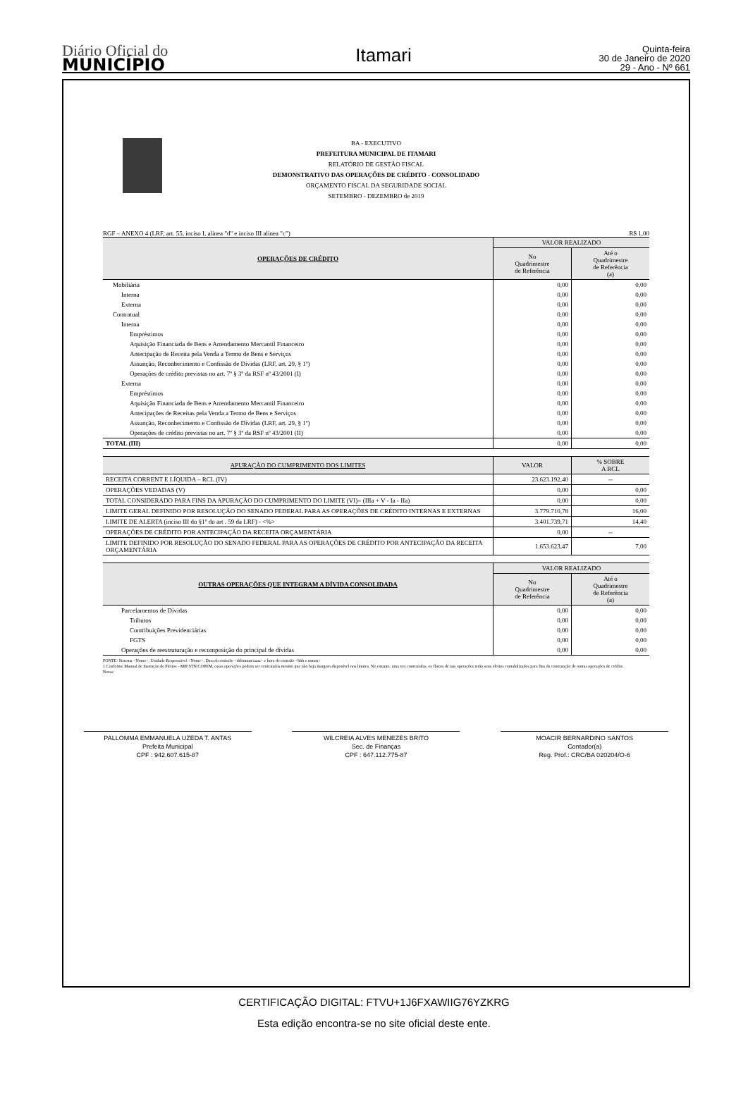Diário Oficial do
MUNICÍPIO
Itamari
Quinta-feira
30 de Janeiro de 2020
29 - Ano - Nº 661
BA - EXECUTIVO
PREFEITURA MUNICIPAL DE ITAMARI
RELATÓRIO DE GESTÃO FISCAL
DEMONSTRATIVO DAS OPERAÇÕES DE CRÉDITO - CONSOLIDADO
ORÇAMENTO FISCAL DA SEGURIDADE SOCIAL
SETEMBRO - DEZEMBRO de 2019
RGF – ANEXO 4 (LRF, art. 55, inciso I, alínea "d" e inciso III alínea "c") R$ 1,00
| OPERAÇÕES DE CRÉDITO | VALOR REALIZADO | |
| --- | --- | --- |
| | No Quadrimestre de Referência | Até o Quadrimestre de Referência (a) |
| Mobiliária | 0,00 | 0,00 |
| Interna | 0,00 | 0,00 |
| Externa | 0,00 | 0,00 |
| Contratual | 0,00 | 0,00 |
| Interna | 0,00 | 0,00 |
| Empréstimos | 0,00 | 0,00 |
| Aquisição Financiada de Bens e Arrendamento Mercantil Financeiro | 0,00 | 0,00 |
| Antecipação de Receita pela Venda a Termo de Bens e Serviços | 0,00 | 0,00 |
| Assunção, Reconhecimento e Confissão de Dívidas (LRF, art. 29, § 1º) | 0,00 | 0,00 |
| Operações de crédito previstas no art. 7º § 3º da RSF nº 43/2001 (I) | 0,00 | 0,00 |
| Externa | 0,00 | 0,00 |
| Empréstimos | 0,00 | 0,00 |
| Aquisição Financiada de Bens e Arrendamento Mercantil Financeiro | 0,00 | 0,00 |
| Antecipações de Receitas pela Venda a Termo de Bens e Serviços | 0,00 | 0,00 |
| Assunção, Reconhecimento e Confissão de Dívidas (LRF, art. 29, § 1º) | 0,00 | 0,00 |
| Operações de crédito previstas no art. 7º § 3º da RSF nº 43/2001 (II) | 0,00 | 0,00 |
| TOTAL (III) | 0,00 | 0,00 |
| APURAÇÃO DO CUMPRIMENTO DOS LIMITES | VALOR | % SOBRE A RCL |
| --- | --- | --- |
| RECEITA CORRENT E LÍQUIDA – RCL (IV) | 23.623.192,40 | -- |
| OPERAÇÕES VEDADAS (V) | 0,00 | 0,00 |
| TOTAL CONSIDERADO PARA FINS DA APURAÇÃO DO CUMPRIMENTO DO LIMITE (VI)= (IIIa + V - Ia - IIa) | 0,00 | 0,00 |
| LIMITE GERAL DEFINIDO POR RESOLUÇÃO DO SENADO FEDERAL PARA AS OPERAÇÕES DE CRÉDITO INTERNAS E EXTERNAS | 3.779.710,78 | 16,00 |
| LIMITE DE ALERTA (inciso III do §1º do art . 59 da LRF) - <%> | 3.401.739,71 | 14,40 |
| OPERAÇÕES DE CRÉDITO POR ANTECIPAÇÃO DA RECEITA ORÇAMENTÁRIA | 0,00 | -- |
| LIMITE DEFINIDO POR RESOLUÇÃO DO SENADO FEDERAL PARA AS OPERAÇÕES DE CRÉDITO POR ANTECIPAÇÃO DA RECEITA ORÇAMENTÁRIA | 1.653.623,47 | 7,00 |
| OUTRAS OPERAÇÕES QUE INTEGRAM A DÍVIDA CONSOLIDADA | VALOR REALIZADO | |
| --- | --- | --- |
| | No Quadrimestre de Referência | Até o Quadrimestre de Referência (a) |
| Parcelamentos de Dívidas | 0,00 | 0,00 |
| Tributos | 0,00 | 0,00 |
| Contribuições Previdenciárias | 0,00 | 0,00 |
| FGTS | 0,00 | 0,00 |
| Operações de reestruturação e recomposição do principal de dívidas | 0,00 | 0,00 |
FONTE: Sistema <Nome>, Unidade Responsável <Nome>, Data da emissão <dd/mmm/aaaa> e hora de emissão <hhh e mmm>
1 Conforme Manual de Instrução de Pleitos - MIP STN/COPEM, essas operações podem ser contratadas mesmo que não haja margem disponível nos limites. No entanto, uma vez contratadas, os fluxos de tais operações terão seus efeitos contabilizados para fins da contratação de outras operações de crédito.
Notas:
PALLOMMA EMMANUELA UZEDA T. ANTAS
Prefeita Municipal
CPF : 942.607.615-87
WILCREIA ALVES MENEZES BRITO
Sec. de Finanças
CPF : 647.112.775-87
MOACIR BERNARDINO SANTOS
Contador(a)
Reg. Prof.: CRC/BA 020204/O-6
CERTIFICAÇÃO DIGITAL: FTVU+1J6FXAWIIG76YZKRG
Esta edição encontra-se no site oficial deste ente.